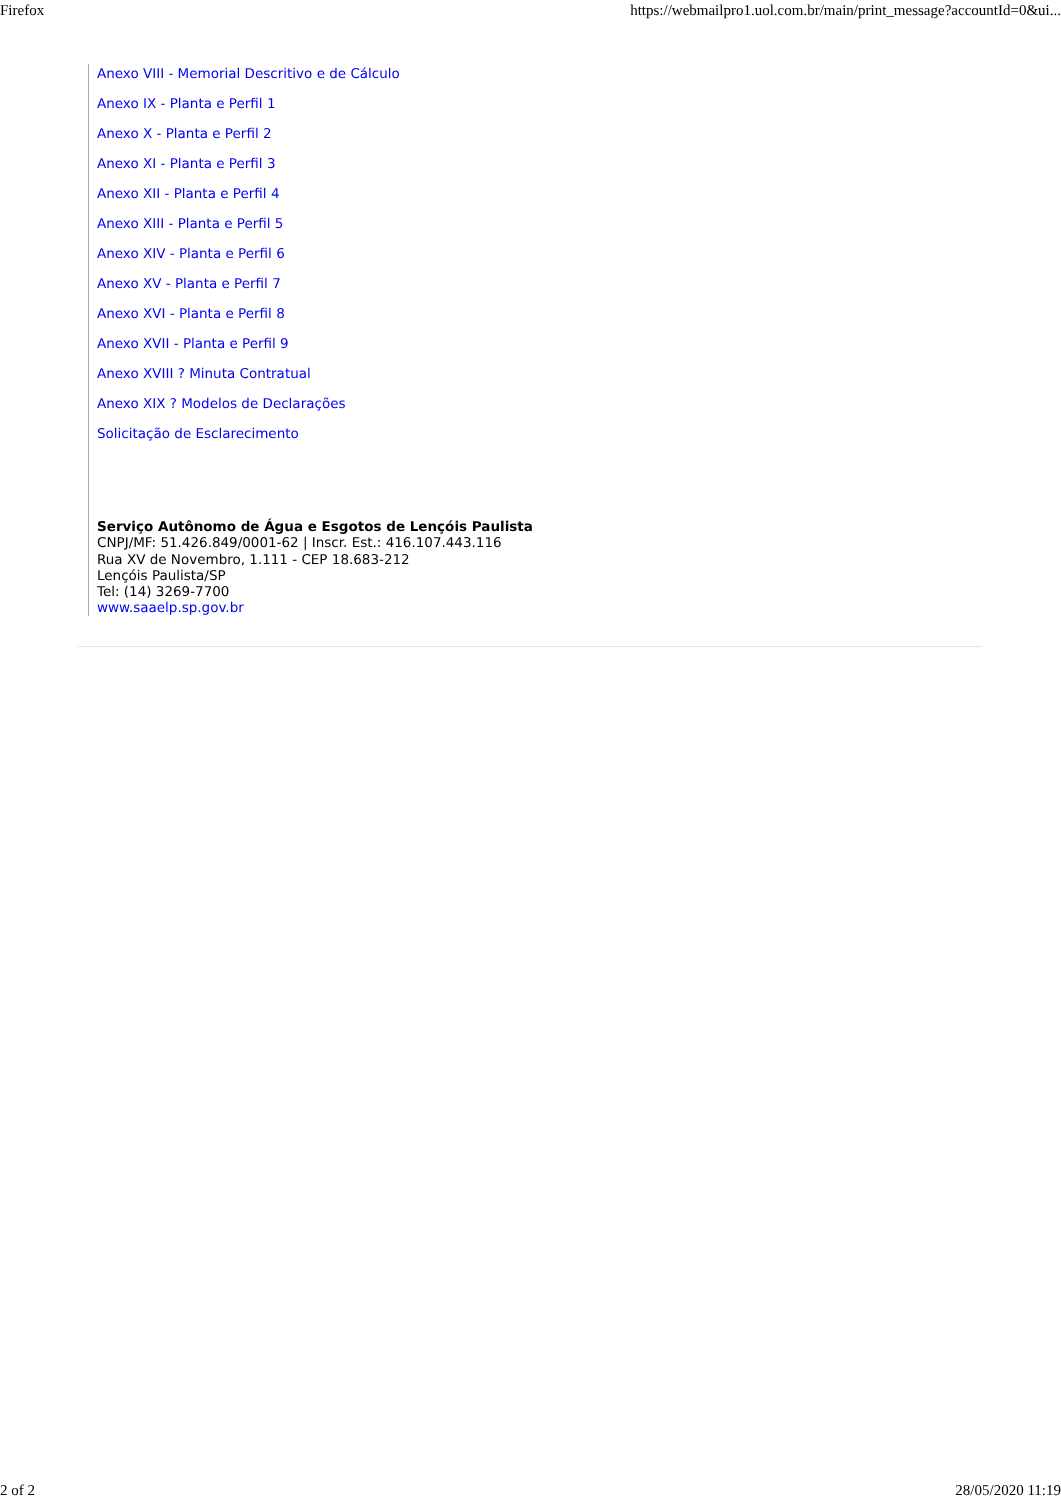Firefox https://webmailpro1.uol.com.br/main/print_message?accountId=0&ui...
Anexo VIII - Memorial Descritivo e de Cálculo
Anexo IX - Planta e Perfil 1
Anexo X - Planta e Perfil 2
Anexo XI - Planta e Perfil 3
Anexo XII - Planta e Perfil 4
Anexo XIII - Planta e Perfil 5
Anexo XIV - Planta e Perfil 6
Anexo XV - Planta e Perfil 7
Anexo XVI - Planta e Perfil 8
Anexo XVII - Planta e Perfil 9
Anexo XVIII ? Minuta Contratual
Anexo XIX ? Modelos de Declarações
Solicitação de Esclarecimento
Serviço Autônomo de Água e Esgotos de Lençóis Paulista
CNPJ/MF: 51.426.849/0001-62 | Inscr. Est.: 416.107.443.116
Rua XV de Novembro, 1.111 - CEP 18.683-212
Lençóis Paulista/SP
Tel: (14) 3269-7700
www.saaelp.sp.gov.br
2 of 2 28/05/2020 11:19